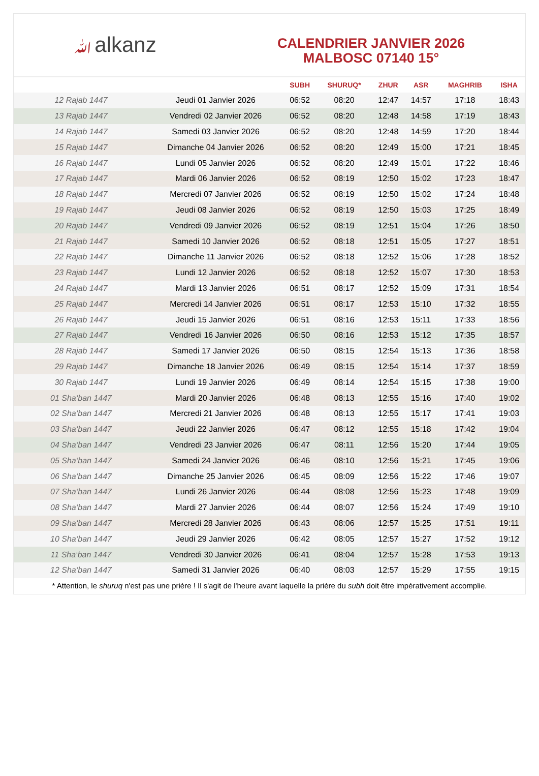ﷲalkanz
CALENDRIER JANVIER 2026
MALBOSC 07140 15°
| | | SUBH | SHURUQ* | ZHUR | ASR | MAGHRIB | ISHA |
| --- | --- | --- | --- | --- | --- | --- | --- |
| 12 Rajab 1447 | Jeudi 01 Janvier 2026 | 06:52 | 08:20 | 12:47 | 14:57 | 17:18 | 18:43 |
| 13 Rajab 1447 | Vendredi 02 Janvier 2026 | 06:52 | 08:20 | 12:48 | 14:58 | 17:19 | 18:43 |
| 14 Rajab 1447 | Samedi 03 Janvier 2026 | 06:52 | 08:20 | 12:48 | 14:59 | 17:20 | 18:44 |
| 15 Rajab 1447 | Dimanche 04 Janvier 2026 | 06:52 | 08:20 | 12:49 | 15:00 | 17:21 | 18:45 |
| 16 Rajab 1447 | Lundi 05 Janvier 2026 | 06:52 | 08:20 | 12:49 | 15:01 | 17:22 | 18:46 |
| 17 Rajab 1447 | Mardi 06 Janvier 2026 | 06:52 | 08:19 | 12:50 | 15:02 | 17:23 | 18:47 |
| 18 Rajab 1447 | Mercredi 07 Janvier 2026 | 06:52 | 08:19 | 12:50 | 15:02 | 17:24 | 18:48 |
| 19 Rajab 1447 | Jeudi 08 Janvier 2026 | 06:52 | 08:19 | 12:50 | 15:03 | 17:25 | 18:49 |
| 20 Rajab 1447 | Vendredi 09 Janvier 2026 | 06:52 | 08:19 | 12:51 | 15:04 | 17:26 | 18:50 |
| 21 Rajab 1447 | Samedi 10 Janvier 2026 | 06:52 | 08:18 | 12:51 | 15:05 | 17:27 | 18:51 |
| 22 Rajab 1447 | Dimanche 11 Janvier 2026 | 06:52 | 08:18 | 12:52 | 15:06 | 17:28 | 18:52 |
| 23 Rajab 1447 | Lundi 12 Janvier 2026 | 06:52 | 08:18 | 12:52 | 15:07 | 17:30 | 18:53 |
| 24 Rajab 1447 | Mardi 13 Janvier 2026 | 06:51 | 08:17 | 12:52 | 15:09 | 17:31 | 18:54 |
| 25 Rajab 1447 | Mercredi 14 Janvier 2026 | 06:51 | 08:17 | 12:53 | 15:10 | 17:32 | 18:55 |
| 26 Rajab 1447 | Jeudi 15 Janvier 2026 | 06:51 | 08:16 | 12:53 | 15:11 | 17:33 | 18:56 |
| 27 Rajab 1447 | Vendredi 16 Janvier 2026 | 06:50 | 08:16 | 12:53 | 15:12 | 17:35 | 18:57 |
| 28 Rajab 1447 | Samedi 17 Janvier 2026 | 06:50 | 08:15 | 12:54 | 15:13 | 17:36 | 18:58 |
| 29 Rajab 1447 | Dimanche 18 Janvier 2026 | 06:49 | 08:15 | 12:54 | 15:14 | 17:37 | 18:59 |
| 30 Rajab 1447 | Lundi 19 Janvier 2026 | 06:49 | 08:14 | 12:54 | 15:15 | 17:38 | 19:00 |
| 01 Sha‘ban 1447 | Mardi 20 Janvier 2026 | 06:48 | 08:13 | 12:55 | 15:16 | 17:40 | 19:02 |
| 02 Sha‘ban 1447 | Mercredi 21 Janvier 2026 | 06:48 | 08:13 | 12:55 | 15:17 | 17:41 | 19:03 |
| 03 Sha‘ban 1447 | Jeudi 22 Janvier 2026 | 06:47 | 08:12 | 12:55 | 15:18 | 17:42 | 19:04 |
| 04 Sha‘ban 1447 | Vendredi 23 Janvier 2026 | 06:47 | 08:11 | 12:56 | 15:20 | 17:44 | 19:05 |
| 05 Sha‘ban 1447 | Samedi 24 Janvier 2026 | 06:46 | 08:10 | 12:56 | 15:21 | 17:45 | 19:06 |
| 06 Sha‘ban 1447 | Dimanche 25 Janvier 2026 | 06:45 | 08:09 | 12:56 | 15:22 | 17:46 | 19:07 |
| 07 Sha‘ban 1447 | Lundi 26 Janvier 2026 | 06:44 | 08:08 | 12:56 | 15:23 | 17:48 | 19:09 |
| 08 Sha‘ban 1447 | Mardi 27 Janvier 2026 | 06:44 | 08:07 | 12:56 | 15:24 | 17:49 | 19:10 |
| 09 Sha‘ban 1447 | Mercredi 28 Janvier 2026 | 06:43 | 08:06 | 12:57 | 15:25 | 17:51 | 19:11 |
| 10 Sha‘ban 1447 | Jeudi 29 Janvier 2026 | 06:42 | 08:05 | 12:57 | 15:27 | 17:52 | 19:12 |
| 11 Sha‘ban 1447 | Vendredi 30 Janvier 2026 | 06:41 | 08:04 | 12:57 | 15:28 | 17:53 | 19:13 |
| 12 Sha‘ban 1447 | Samedi 31 Janvier 2026 | 06:40 | 08:03 | 12:57 | 15:29 | 17:55 | 19:15 |
* Attention, le shuruq n'est pas une prière ! Il s'agit de l'heure avant laquelle la prière du subh doit être impérativement accomplie.